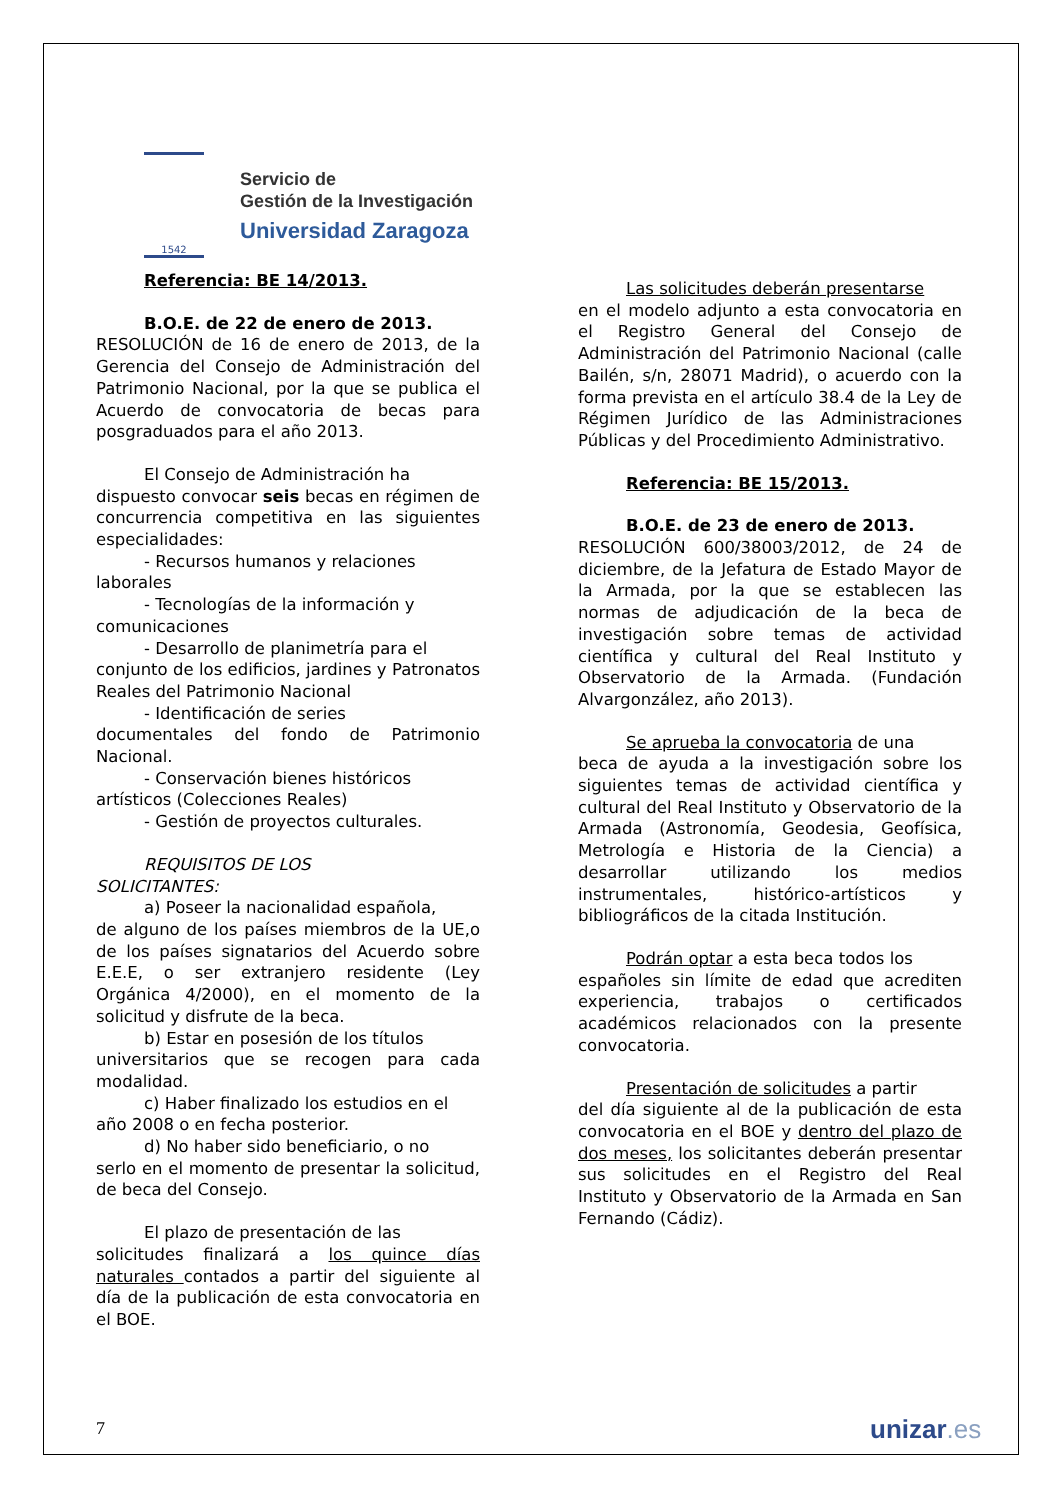1542
Servicio de
Gestión de la Investigación
Universidad Zaragoza
Referencia: BE 14/2013.
B.O.E. de 22 de enero de 2013.
RESOLUCIÓN de 16 de enero de 2013, de la Gerencia del Consejo de Administración del Patrimonio Nacional, por la que se publica el Acuerdo de convocatoria de becas para posgraduados para el año 2013.
El Consejo de Administración ha
dispuesto convocar seis becas en régimen de concurrencia competitiva en las siguientes especialidades:
- Recursos humanos y relaciones
laborales
- Tecnologías de la información y
comunicaciones
- Desarrollo de planimetría para el
conjunto de los edificios, jardines y Patronatos Reales del Patrimonio Nacional
- Identificación de series
documentales del fondo de Patrimonio Nacional.
- Conservación bienes históricos
artísticos (Colecciones Reales)
- Gestión de proyectos culturales.
REQUISITOS DE LOS
SOLICITANTES:
a) Poseer la nacionalidad española,
de alguno de los países miembros de la UE,o de los países signatarios del Acuerdo sobre E.E.E, o ser extranjero residente (Ley Orgánica 4/2000), en el momento de la solicitud y disfrute de la beca.
b) Estar en posesión de los títulos
universitarios que se recogen para cada modalidad.
c) Haber finalizado los estudios en el
año 2008 o en fecha posterior.
d) No haber sido beneficiario, o no
serlo en el momento de presentar la solicitud, de beca del Consejo.
El plazo de presentación de las
solicitudes finalizará a los quince días naturales contados a partir del siguiente al día de la publicación de esta convocatoria en el BOE.
Las solicitudes deberán presentarse
en el modelo adjunto a esta convocatoria en el Registro General del Consejo de Administración del Patrimonio Nacional (calle Bailén, s/n, 28071 Madrid), o acuerdo con la forma prevista en el artículo 38.4 de la Ley de Régimen Jurídico de las Administraciones Públicas y del Procedimiento Administrativo.
Referencia: BE 15/2013.
B.O.E. de 23 de enero de 2013.
RESOLUCIÓN 600/38003/2012, de 24 de diciembre, de la Jefatura de Estado Mayor de la Armada, por la que se establecen las normas de adjudicación de la beca de investigación sobre temas de actividad científica y cultural del Real Instituto y Observatorio de la Armada. (Fundación Alvargonzález, año 2013).
Se aprueba la convocatoria de una
beca de ayuda a la investigación sobre los siguientes temas de actividad científica y cultural del Real Instituto y Observatorio de la Armada (Astronomía, Geodesia, Geofísica, Metrología e Historia de la Ciencia) a desarrollar utilizando los medios instrumentales, histórico-artísticos y bibliográficos de la citada Institución.
Podrán optar a esta beca todos los
españoles sin límite de edad que acrediten experiencia, trabajos o certificados académicos relacionados con la presente convocatoria.
Presentación de solicitudes a partir
del día siguiente al de la publicación de esta convocatoria en el BOE y dentro del plazo de dos meses, los solicitantes deberán presentar sus solicitudes en el Registro del Real Instituto y Observatorio de la Armada en San Fernando (Cádiz).
7 unizar.es